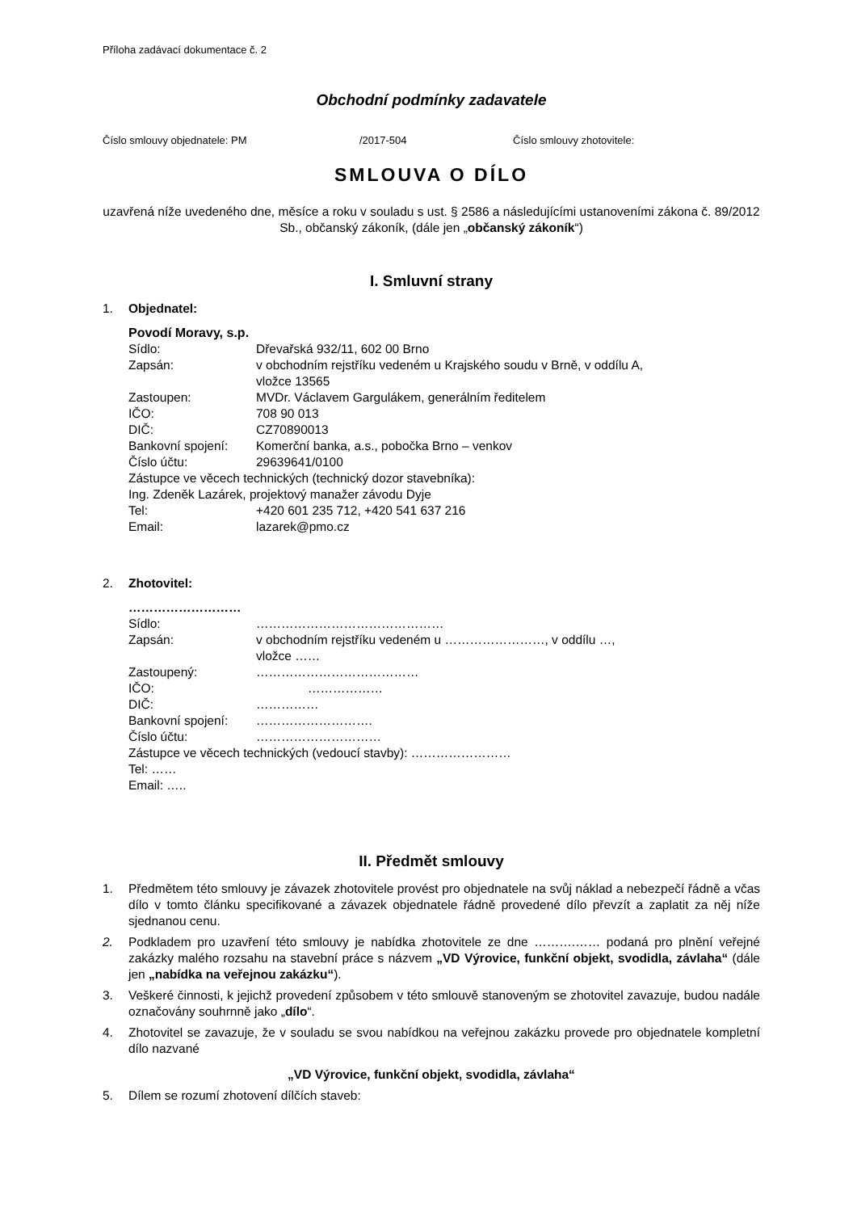Příloha zadávací dokumentace č. 2
Obchodní podmínky zadavatele
Číslo smlouvy objednatele: PM /2017-504 Číslo smlouvy zhotovitele:
SMLOUVA O DÍLO
uzavřená níže uvedeného dne, měsíce a roku v souladu s ust. § 2586 a následujícími ustanoveními zákona č. 89/2012 Sb., občanský zákoník, (dále jen „občanský zákoník“)
I. Smluvní strany
1. Objednatel:
Povodí Moravy, s.p.
Sídlo: Dřevařská 932/11, 602 00 Brno
Zapsán: v obchodním rejstříku vedeném u Krajského soudu v Brně, v oddílu A,
vložce 13565
Zastoupen: MVDr. Václavem Gargulákem, generálním ředitelem
IČO: 708 90 013
DIČ: CZ70890013
Bankovní spojení: Komerční banka, a.s., pobočka Brno – venkov
Číslo účtu: 29639641/0100
Zástupce ve věcech technických (technický dozor stavebníka):
Ing. Zdeněk Lazárek, projektový manažer závodu Dyje
Tel: +420 601 235 712, +420 541 637 216
Email: lazarek@pmo.cz
2. Zhotovitel:
………………………
Sídlo: ………………………………………
Zapsán: v obchodním rejstříku vedeném u ……………………, v oddílu …,
vložce ……
Zastoupený: …………………………………
IČO: ………………
DIČ: ……………
Bankovní spojení: ……………………….
Číslo účtu: …………………………
Zástupce ve věcech technických (vedoucí stavby): ……………………
Tel: ……
Email: …..
II. Předmět smlouvy
1. Předmětem této smlouvy je závazek zhotovitele provést pro objednatele na svůj náklad a nebezpečí řádně a včas dílo v tomto článku specifikované a závazek objednatele řádně provedené dílo převzít a zaplatit za něj níže sjednanou cenu.
2. Podkladem pro uzavření této smlouvy je nabídka zhotovitele ze dne ……….…… podaná pro plnění veřejné zakázky malého rozsahu na stavební práce s názvem „VD Výrovice, funkční objekt, svodidla, závlaha“ (dále jen „nabídka na veřejnou zakázku“).
3. Veškeré činnosti, k jejichž provedení způsobem v této smlouvě stanoveným se zhotovitel zavazuje, budou nadále označovány souhrnně jako „dílo“.
4. Zhotovitel se zavazuje, že v souladu se svou nabídkou na veřejnou zakázku provede pro objednatele kompletní dílo nazvané
„VD Výrovice, funkční objekt, svodidla, závlaha“
5. Dílem se rozumí zhotovení dílčích staveb: